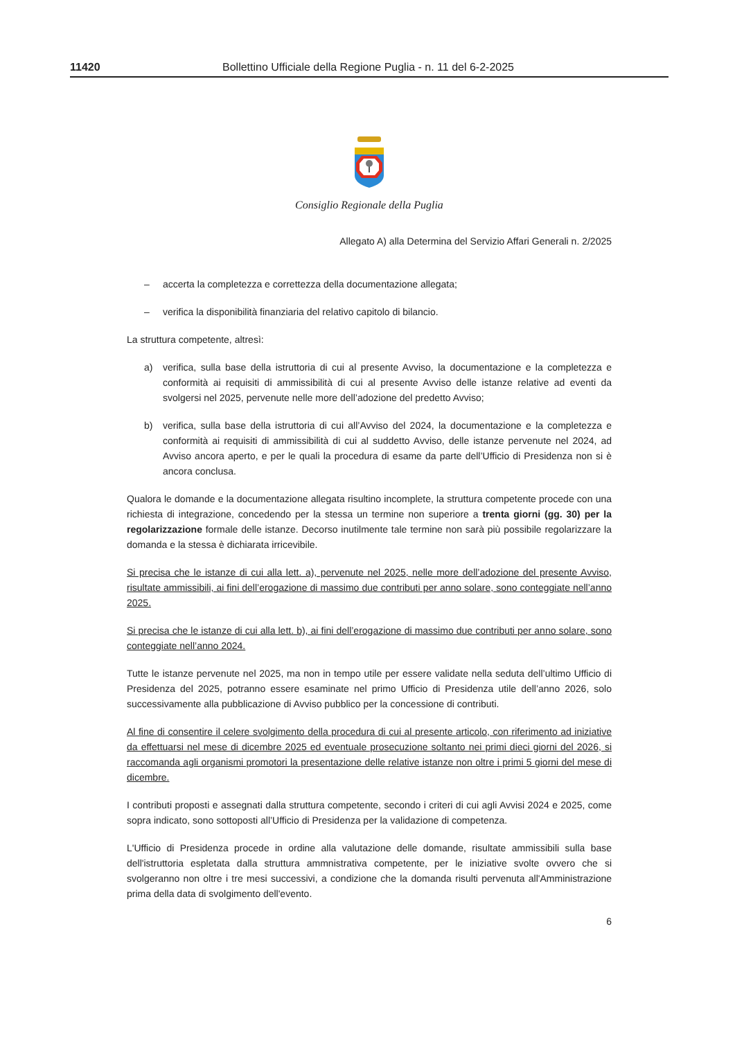11420 Bollettino Ufficiale della Regione Puglia - n. 11 del 6-2-2025
Consiglio Regionale della Puglia
Allegato A) alla Determina del Servizio Affari Generali n. 2/2025
– accerta la completezza e correttezza della documentazione allegata;
– verifica la disponibilità finanziaria del relativo capitolo di bilancio.
La struttura competente, altresì:
a) verifica, sulla base della istruttoria di cui al presente Avviso, la documentazione e la completezza e conformità ai requisiti di ammissibilità di cui al presente Avviso delle istanze relative ad eventi da svolgersi nel 2025, pervenute nelle more dell’adozione del predetto Avviso;
b) verifica, sulla base della istruttoria di cui all’Avviso del 2024, la documentazione e la completezza e conformità ai requisiti di ammissibilità di cui al suddetto Avviso, delle istanze pervenute nel 2024, ad Avviso ancora aperto, e per le quali la procedura di esame da parte dell’Ufficio di Presidenza non si è ancora conclusa.
Qualora le domande e la documentazione allegata risultino incomplete, la struttura competente procede con una richiesta di integrazione, concedendo per la stessa un termine non superiore a trenta giorni (gg. 30) per la regolarizzazione formale delle istanze. Decorso inutilmente tale termine non sarà più possibile regolarizzare la domanda e la stessa è dichiarata irricevibile.
Si precisa che le istanze di cui alla lett. a), pervenute nel 2025, nelle more dell’adozione del presente Avviso, risultate ammissibili, ai fini dell’erogazione di massimo due contributi per anno solare, sono conteggiate nell’anno 2025.
Si precisa che le istanze di cui alla lett. b), ai fini dell’erogazione di massimo due contributi per anno solare, sono conteggiate nell’anno 2024.
Tutte le istanze pervenute nel 2025, ma non in tempo utile per essere validate nella seduta dell’ultimo Ufficio di Presidenza del 2025, potranno essere esaminate nel primo Ufficio di Presidenza utile dell’anno 2026, solo successivamente alla pubblicazione di Avviso pubblico per la concessione di contributi.
Al fine di consentire il celere svolgimento della procedura di cui al presente articolo, con riferimento ad iniziative da effettuarsi nel mese di dicembre 2025 ed eventuale prosecuzione soltanto nei primi dieci giorni del 2026, si raccomanda agli organismi promotori la presentazione delle relative istanze non oltre i primi 5 giorni del mese di dicembre.
I contributi proposti e assegnati dalla struttura competente, secondo i criteri di cui agli Avvisi 2024 e 2025, come sopra indicato, sono sottoposti all’Ufficio di Presidenza per la validazione di competenza.
L'Ufficio di Presidenza procede in ordine alla valutazione delle domande, risultate ammissibili sulla base dell'istruttoria espletata dalla struttura ammnistrativa competente, per le iniziative svolte ovvero che si svolgeranno non oltre i tre mesi successivi, a condizione che la domanda risulti pervenuta all'Amministrazione prima della data di svolgimento dell'evento.
6